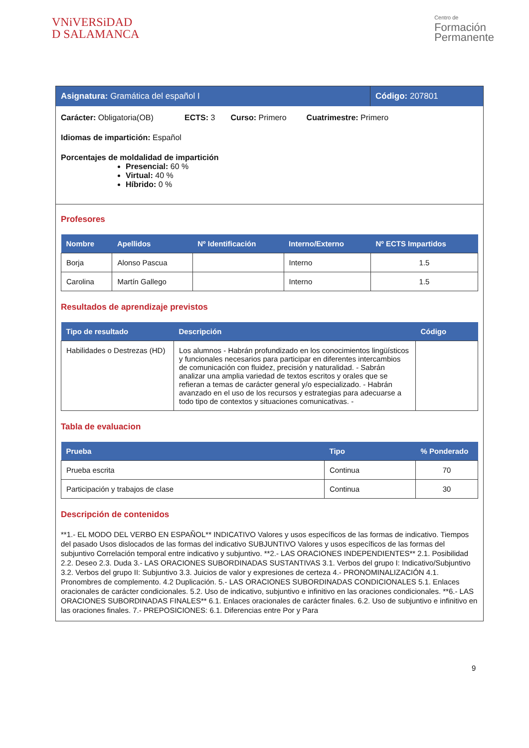VNiVERSiDAD
D SALAMANCA
Centro de
Formación
Permanente
Asignatura: Gramática del español I Código: 207801
Carácter: Obligatoria(OB) ECTS: 3 Curso: Primero Cuatrimestre: Primero
Idiomas de impartición: Español
Porcentajes de moldalidad de impartición
Presencial: 60 %
Virtual: 40 %
Híbrido: 0 %
Profesores
| Nombre | Apellidos | Nº Identificación | Interno/Externo | Nº ECTS Impartidos |
| --- | --- | --- | --- | --- |
| Borja | Alonso Pascua | | Interno | 1.5 |
| Carolina | Martín Gallego | | Interno | 1.5 |
Resultados de aprendizaje previstos
| Tipo de resultado | Descripción | Código |
| --- | --- | --- |
| Habilidades o Destrezas (HD) | Los alumnos - Habrán profundizado en los conocimientos lingüísticos y funcionales necesarios para participar en diferentes intercambios de comunicación con fluidez, precisión y naturalidad. - Sabrán analizar una amplia variedad de textos escritos y orales que se refieran a temas de carácter general y/o especializado. - Habrán avanzado en el uso de los recursos y estrategias para adecuarse a todo tipo de contextos y situaciones comunicativas. - | |
Tabla de evaluacion
| Prueba | Tipo | % Ponderado |
| --- | --- | --- |
| Prueba escrita | Continua | 70 |
| Participación y trabajos de clase | Continua | 30 |
Descripción de contenidos
**1.- EL MODO DEL VERBO EN ESPAÑOL** INDICATIVO Valores y usos específicos de las formas de indicativo. Tiempos del pasado Usos dislocados de las formas del indicativo SUBJUNTIVO Valores y usos específicos de las formas del subjuntivo Correlación temporal entre indicativo y subjuntivo. **2.- LAS ORACIONES INDEPENDIENTES** 2.1. Posibilidad 2.2. Deseo 2.3. Duda 3.- LAS ORACIONES SUBORDINADAS SUSTANTIVAS 3.1. Verbos del grupo I: Indicativo/Subjuntivo 3.2. Verbos del grupo II: Subjuntivo 3.3. Juicios de valor y expresiones de certeza 4.- PRONOMINALIZACIÓN 4.1. Pronombres de complemento. 4.2 Duplicación. 5.- LAS ORACIONES SUBORDINADAS CONDICIONALES 5.1. Enlaces oracionales de carácter condicionales. 5.2. Uso de indicativo, subjuntivo e infinitivo en las oraciones condicionales. **6.- LAS ORACIONES SUBORDINADAS FINALES** 6.1. Enlaces oracionales de carácter finales. 6.2. Uso de subjuntivo e infinitivo en las oraciones finales. 7.- PREPOSICIONES: 6.1. Diferencias entre Por y Para
9